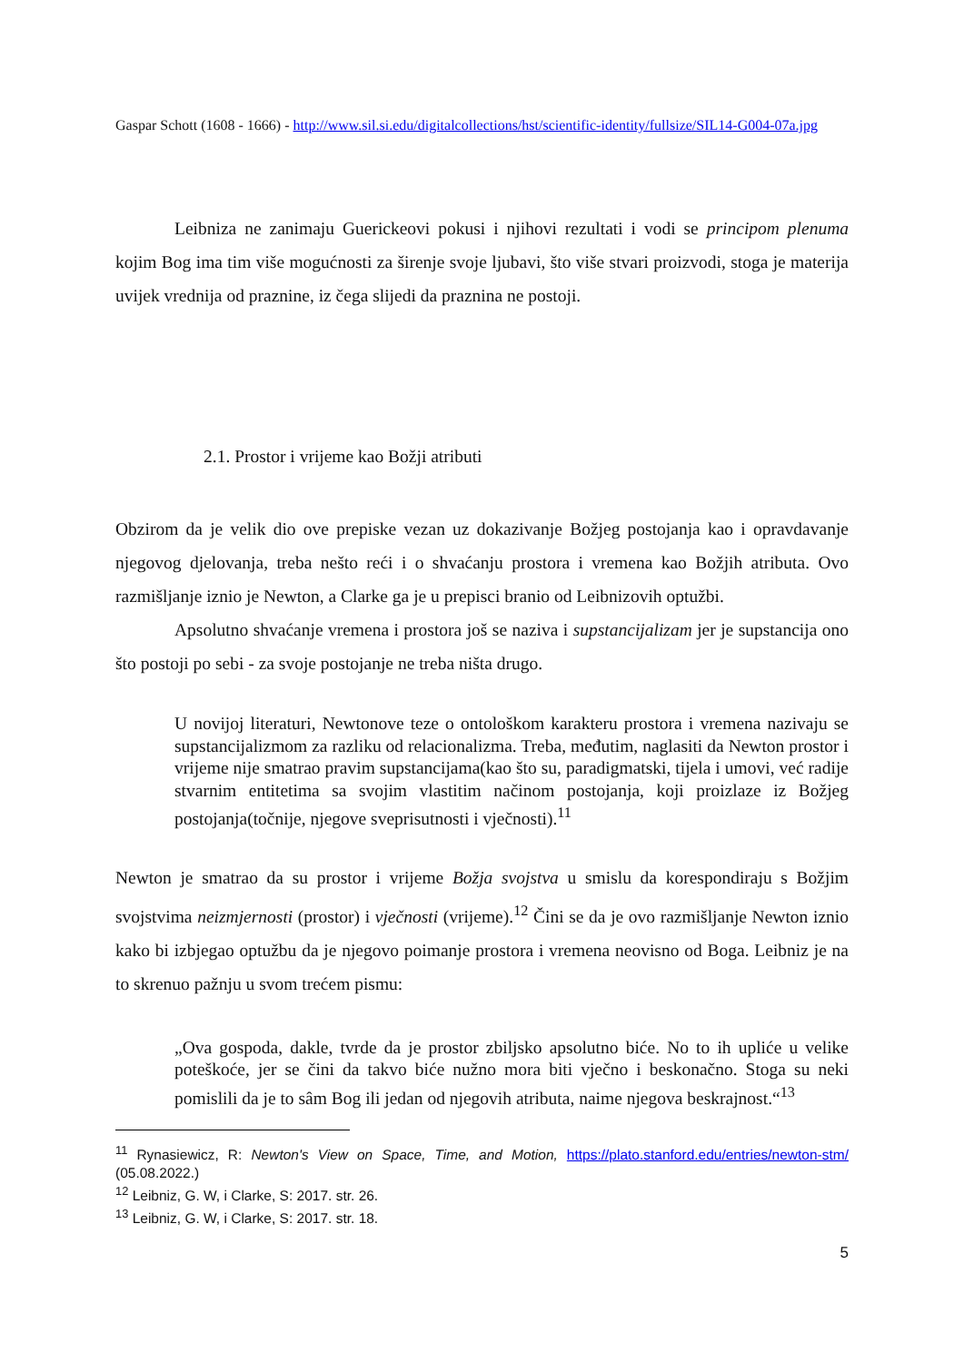Gaspar Schott (1608 - 1666) - http://www.sil.si.edu/digitalcollections/hst/scientific-identity/fullsize/SIL14-G004-07a.jpg
Leibniza ne zanimaju Guerickeovi pokusi i njihovi rezultati i vodi se principom plenuma kojim Bog ima tim više mogućnosti za širenje svoje ljubavi, što više stvari proizvodi, stoga je materija uvijek vrednija od praznine, iz čega slijedi da praznina ne postoji.
2.1. Prostor i vrijeme kao Božji atributi
Obzirom da je velik dio ove prepiske vezan uz dokazivanje Božjeg postojanja kao i opravdavanje njegovog djelovanja, treba nešto reći i o shvaćanju prostora i vremena kao Božjih atributa. Ovo razmišljanje iznio je Newton, a Clarke ga je u prepisci branio od Leibnizovih optužbi.
Apsolutno shvaćanje vremena i prostora još se naziva i supstancijalizam jer je supstancija ono što postoji po sebi - za svoje postojanje ne treba ništa drugo.
U novijoj literaturi, Newtonove teze o ontološkom karakteru prostora i vremena nazivaju se supstancijalizmom za razliku od relacionalizma. Treba, međutim, naglasiti da Newton prostor i vrijeme nije smatrao pravim supstancijama(kao što su, paradigmatski, tijela i umovi, već radije stvarnim entitetima sa svojim vlastitim načinom postojanja, koji proizlaze iz Božjeg postojanja(točnije, njegove sveprisutnosti i vječnosti).<sup>11</sup>
Newton je smatrao da su prostor i vrijeme Božja svojstva u smislu da korespondiraju s Božjim svojstvima neizmjernosti (prostor) i vječnosti (vrijeme).<sup>12</sup> Čini se da je ovo razmišljanje Newton iznio kako bi izbjegao optužbu da je njegovo poimanje prostora i vremena neovisno od Boga. Leibniz je na to skrenuo pažnju u svom trećem pismu:
„Ova gospoda, dakle, tvrde da je prostor zbiljsko apsolutno biće. No to ih upliće u velike poteškoće, jer se čini da takvo biće nužno mora biti vječno i beskonačno. Stoga su neki pomislili da je to sâm Bog ili jedan od njegovih atributa, naime njegova beskrajnost.“<sup>13</sup>
<sup>11</sup> Rynasiewicz, R: Newton's View on Space, Time, and Motion, https://plato.stanford.edu/entries/newton-stm/ (05.08.2022.)
<sup>12</sup> Leibniz, G. W, i Clarke, S: 2017. str. 26.
<sup>13</sup> Leibniz, G. W, i Clarke, S: 2017. str. 18.
5